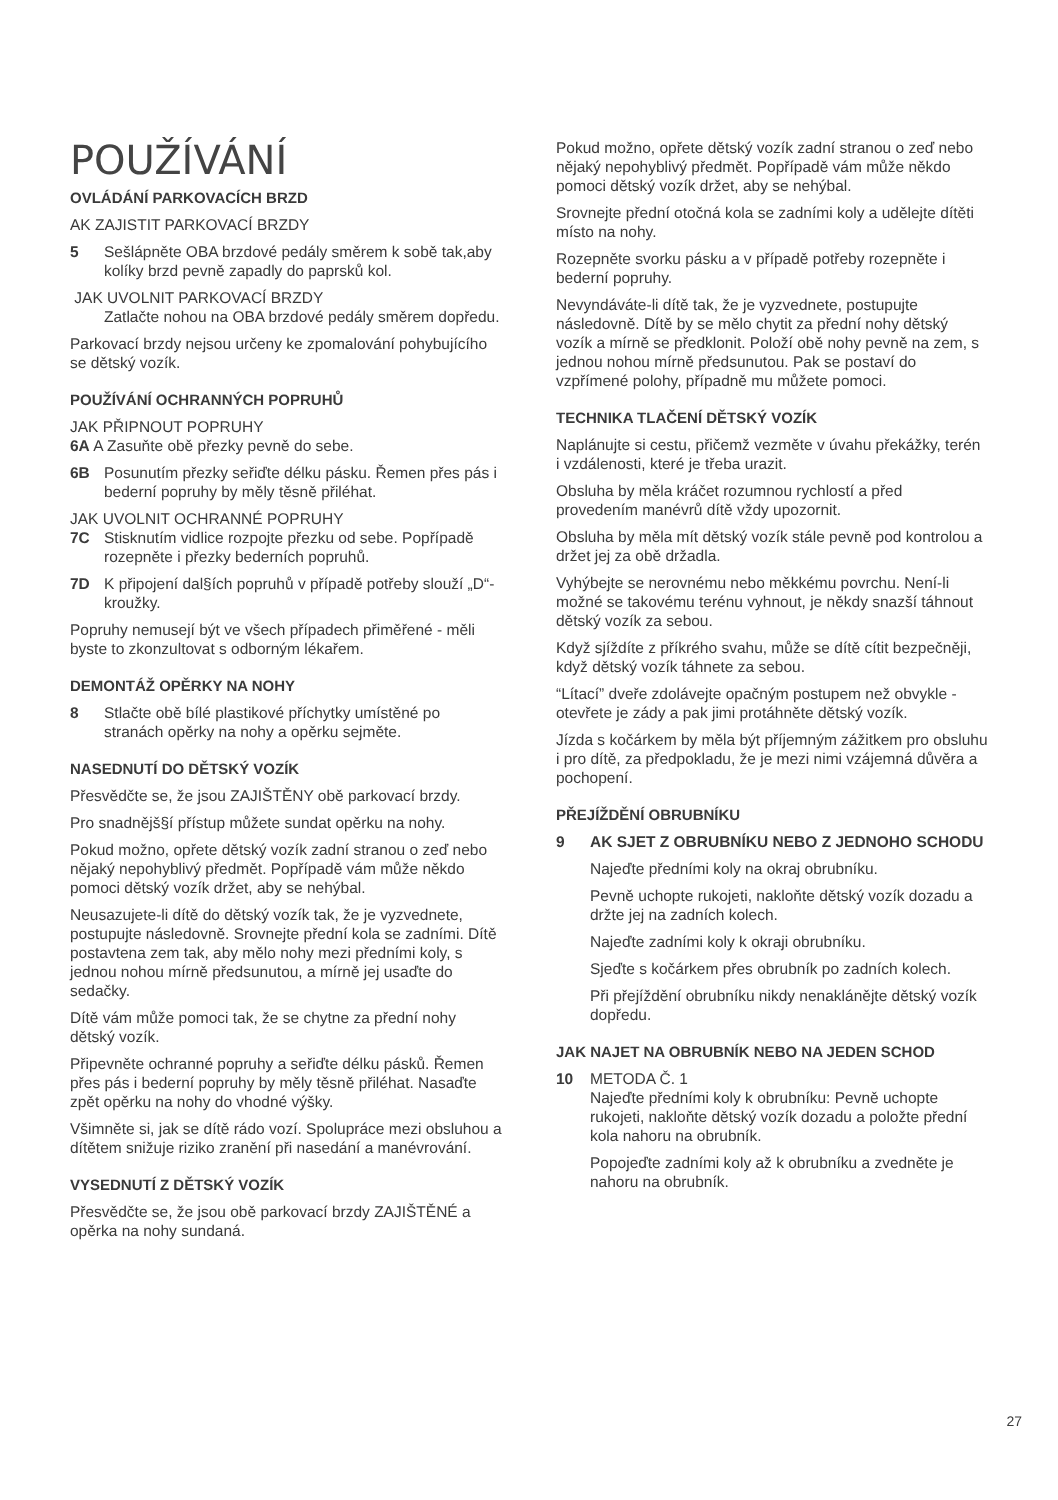POUŽÍVÁNÍ
OVLÁDÁNÍ PARKOVACÍCH BRZD
AK ZAJISTIT PARKOVACÍ BRZDY
5 Sešlápněte OBA brzdové pedály směrem k sobě tak,aby kolíky brzd pevně zapadly do paprsků kol.
JAK UVOLNIT PARKOVACÍ BRZDY
Zatlačte nohou na OBA brzdové pedály směrem dopředu.
Parkovací brzdy nejsou určeny ke zpomalování pohybujícího se dětský vozík.
POUŽÍVÁNÍ OCHRANNÝCH POPRUHŮ
JAK PŘIPNOUT POPRUHY
6A A Zasuňte obě přezky pevně do sebe.
6B Posunutím přezky seřiďte délku pásku. Řemen přes pás i bederní popruhy by měly těsně přiléhat.
JAK UVOLNIT OCHRANNÉ POPRUHY
7C Stisknutím vidlice rozpojte přezku od sebe. Popřípadě rozepněte i přezky bederních popruhů.
7D K připojení dal§ích popruhů v případě potřeby slouží „D“-kroužky.
Popruhy nemusejí být ve všech případech přiměřené - měli byste to zkonzultovat s odborným lékařem.
DEMONTÁŽ OPĚRKY NA NOHY
8 Stlačte obě bílé plastikové příchytky umístěné po stranách opěrky na nohy a opěrku sejměte.
NASEDNUTÍ DO DĚTSKÝ VOZÍK
Přesvědčte se, že jsou ZAJIŠTĚNY obě parkovací brzdy.
Pro snadnějš§í přístup můžete sundat opěrku na nohy.
Pokud možno, opřete dětský vozík zadní stranou o zeď nebo nějaký nepohyblivý předmět. Popřípadě vám může někdo pomoci dětský vozík držet, aby se nehýbal.
Neusazujete-li dítě do dětský vozík tak, že je vyzvednete, postupujte následovně. Srovnejte přední kola se zadními. Dítě postavtena zem tak, aby mělo nohy mezi předními koly, s jednou nohou mírně předsunutou, a mírně jej usaďte do sedačky.
Dítě vám může pomoci tak, že se chytne za přední nohy dětský vozík.
Připevněte ochranné popruhy a seřiďte délku pásků. Řemen přes pás i bederní popruhy by měly těsně přiléhat. Nasaďte zpět opěrku na nohy do vhodné výšky.
Všimněte si, jak se dítě rádo vozí. Spolupráce mezi obsluhou a dítětem snižuje riziko zranění při nasedání a manévrování.
VYSEDNUTÍ Z DĚTSKÝ VOZÍK
Přesvědčte se, že jsou obě parkovací brzdy ZAJIŠTĚNÉ a opěrka na nohy sundaná.
Pokud možno, opřete dětský vozík zadní stranou o zeď nebo nějaký nepohyblivý předmět. Popřípadě vám může někdo pomoci dětský vozík držet, aby se nehýbal.
Srovnejte přední otočná kola se zadními koly a udělejte dítěti místo na nohy.
Rozepněte svorku pásku a v případě potřeby rozepněte i bederní popruhy.
Nevyndáváte-li dítě tak, že je vyzvednete, postupujte následovně. Dítě by se mělo chytit za přední nohy dětský vozík a mírně se předklonit. Položí obě nohy pevně na zem, s jednou nohou mírně předsunutou. Pak se postaví do vzpřímené polohy, případně mu můžete pomoci.
TECHNIKA TLAČENÍ DĚTSKÝ VOZÍK
Naplánujte si cestu, přičemž vezměte v úvahu překážky, terén i vzdálenosti, které je třeba urazit.
Obsluha by měla kráčet rozumnou rychlostí a před provedením manévrů dítě vždy upozornit.
Obsluha by měla mít dětský vozík stále pevně pod kontrolou a držet jej za obě držadla.
Vyhýbejte se nerovnému nebo měkkému povrchu. Není-li možné se takovému terénu vyhnout, je někdy snazší táhnout dětský vozík za sebou.
Když sjíždíte z příkrého svahu, může se dítě cítit bezpečněji, když dětský vozík táhnete za sebou.
“Lítací” dveře zdolávejte opačným postupem než obvykle - otevřete je zády a pak jimi protáhněte dětský vozík.
Jízda s kočárkem by měla být příjemným zážitkem pro obsluhu i pro dítě, za předpokladu, že je mezi nimi vzájemná důvěra a pochopení.
PŘEJÍŽDĚNÍ OBRUBNÍKU
9 AK SJET Z OBRUBNÍKU NEBO Z JEDNOHO SCHODU
Najeďte předními koly na okraj obrubníku.
Pevně uchopte rukojeti, nakloňte dětský vozík dozadu a držte jej na zadních kolech.
Najeďte zadními koly k okraji obrubníku.
Sjeďte s kočárkem přes obrubník po zadních kolech.
Při přejíždění obrubníku nikdy nenaklánějte dětský vozík dopředu.
JAK NAJET NA OBRUBNÍK NEBO NA JEDEN SCHOD
10 METODA Č. 1
Najeďte předními koly k obrubníku: Pevně uchopte rukojeti, nakloňte dětský vozík dozadu a položte přední kola nahoru na obrubník.
Popojeďte zadními koly až k obrubníku a zvedněte je nahoru na obrubník.
27